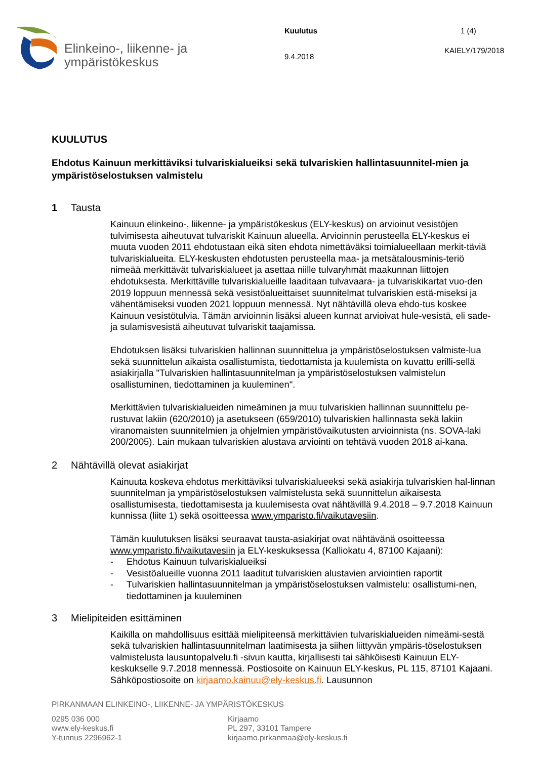Elinkeino-, liikenne- ja
ympäristökeskus
Kuulutus
9.4.2018
1 (4)
KAIELY/179/2018
KUULUTUS
Ehdotus Kainuun merkittäviksi tulvariskialueiksi sekä tulvariskien hallintasuunnitel-mien ja ympäristöselostuksen valmistelu
1 Tausta
Kainuun elinkeino-, liikenne- ja ympäristökeskus (ELY-keskus) on arvioinut vesistöjen tulvimisesta aiheutuvat tulvariskit Kainuun alueella. Arvioinnin perusteella ELY-keskus ei muuta vuoden 2011 ehdotustaan eikä siten ehdota nimettäväksi toimialueellaan merkit-täviä tulvariskialueita. ELY-keskusten ehdotusten perusteella maa- ja metsätalousminis-teriö nimeää merkittävät tulvariskialueet ja asettaa niille tulvaryhmät maakunnan liittojen ehdotuksesta. Merkittäville tulvariskialueille laaditaan tulvavaara- ja tulvariskikartat vuo-den 2019 loppuun mennessä sekä vesistöalueittaiset suunnitelmat tulvariskien estä-miseksi ja vähentämiseksi vuoden 2021 loppuun mennessä. Nyt nähtävillä oleva ehdo-tus koskee Kainuun vesistötulvia. Tämän arvioinnin lisäksi alueen kunnat arvioivat hule-vesistä, eli sade- ja sulamisvesistä aiheutuvat tulvariskit taajamissa.
Ehdotuksen lisäksi tulvariskien hallinnan suunnittelua ja ympäristöselostuksen valmiste-lua sekä suunnittelun aikaista osallistumista, tiedottamista ja kuulemista on kuvattu erilli-sellä asiakirjalla "Tulvariskien hallintasuunnitelman ja ympäristöselostuksen valmistelun osallistuminen, tiedottaminen ja kuuleminen".
Merkittävien tulvariskialueiden nimeäminen ja muu tulvariskien hallinnan suunnittelu pe-rustuvat lakiin (620/2010) ja asetukseen (659/2010) tulvariskien hallinnasta sekä lakiin viranomaisten suunnitelmien ja ohjelmien ympäristövaikutusten arvioinnista (ns. SOVA-laki 200/2005). Lain mukaan tulvariskien alustava arviointi on tehtävä vuoden 2018 ai-kana.
2 Nähtävillä olevat asiakirjat
Kainuuta koskeva ehdotus merkittäviksi tulvariskialueeksi sekä asiakirja tulvariskien hal-linnan suunnitelman ja ympäristöselostuksen valmistelusta sekä suunnittelun aikaisesta osallistumisesta, tiedottamisesta ja kuulemisesta ovat nähtävillä 9.4.2018 – 9.7.2018 Kainuun kunnissa (liite 1) sekä osoitteessa www.ymparisto.fi/vaikutavesiin.
Tämän kuulutuksen lisäksi seuraavat tausta-asiakirjat ovat nähtävänä osoitteessa www.ymparisto.fi/vaikutavesiin ja ELY-keskuksessa (Kalliokatu 4, 87100 Kajaani):
- Ehdotus Kainuun tulvariskialueiksi
- Vesistöalueille vuonna 2011 laaditut tulvariskien alustavien arviointien raportit
- Tulvariskien hallintasuunnitelman ja ympäristöselostuksen valmistelu: osallistumi-nen, tiedottaminen ja kuuleminen
3 Mielipiteiden esittäminen
Kaikilla on mahdollisuus esittää mielipiteensä merkittävien tulvariskialueiden nimeämi-sestä sekä tulvariskien hallintasuunnitelman laatimisesta ja siihen liittyvän ympäris-töselostuksen valmistelusta lausuntopalvelu.fi -sivun kautta, kirjallisesti tai sähköisesti Kainuun ELY-keskukselle 9.7.2018 mennessä. Postiosoite on Kainuun ELY-keskus, PL 115, 87101 Kajaani. Sähköpostiosoite on kirjaamo.kainuu@ely-keskus.fi. Lausunnon
PIRKANMAAN ELINKEINO-, LIIKENNE- JA YMPÄRISTÖKESKUS
0295 036 000
www.ely-keskus.fi
Y-tunnus 2296962-1
Kirjaamo
PL 297, 33101 Tampere
kirjaamo.pirkanmaa@ely-keskus.fi